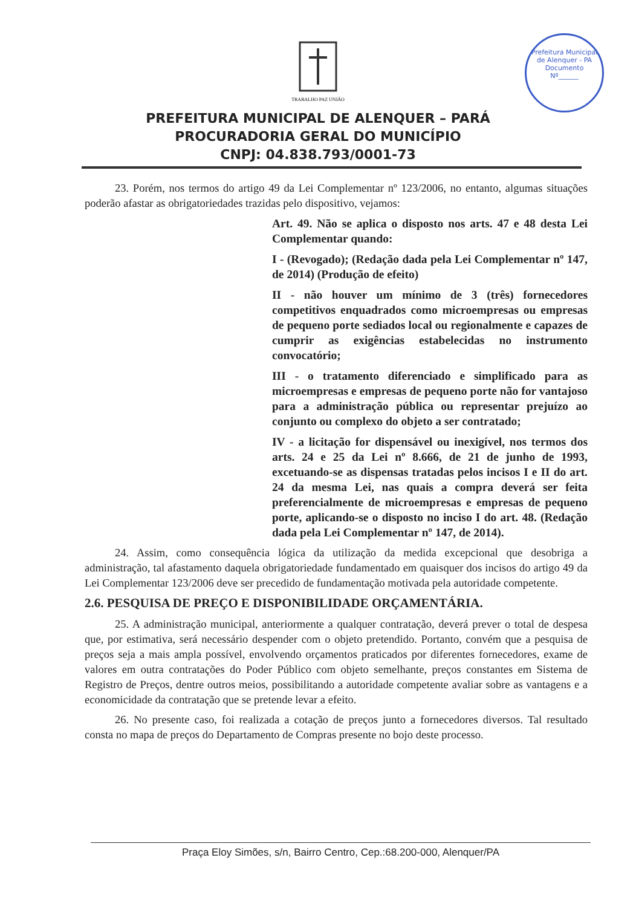Prefeitura Municipal de Alenquer - PA
Documento
Nº______
TRABALHO PAZ UNIÃO
PREFEITURA MUNICIPAL DE ALENQUER – PARÁ
PROCURADORIA GERAL DO MUNICÍPIO
CNPJ: 04.838.793/0001-73
23. Porém, nos termos do artigo 49 da Lei Complementar nº 123/2006, no entanto, algumas situações poderão afastar as obrigatoriedades trazidas pelo dispositivo, vejamos:
Art. 49. Não se aplica o disposto nos arts. 47 e 48 desta Lei Complementar quando:
I - (Revogado); (Redação dada pela Lei Complementar nº 147, de 2014) (Produção de efeito)
II - não houver um mínimo de 3 (três) fornecedores competitivos enquadrados como microempresas ou empresas de pequeno porte sediados local ou regionalmente e capazes de cumprir as exigências estabelecidas no instrumento convocatório;
III - o tratamento diferenciado e simplificado para as microempresas e empresas de pequeno porte não for vantajoso para a administração pública ou representar prejuízo ao conjunto ou complexo do objeto a ser contratado;
IV - a licitação for dispensável ou inexigível, nos termos dos arts. 24 e 25 da Lei nº 8.666, de 21 de junho de 1993, excetuando-se as dispensas tratadas pelos incisos I e II do art. 24 da mesma Lei, nas quais a compra deverá ser feita preferencialmente de microempresas e empresas de pequeno porte, aplicando-se o disposto no inciso I do art. 48. (Redação dada pela Lei Complementar nº 147, de 2014).
24. Assim, como consequência lógica da utilização da medida excepcional que desobriga a administração, tal afastamento daquela obrigatoriedade fundamentado em quaisquer dos incisos do artigo 49 da Lei Complementar 123/2006 deve ser precedido de fundamentação motivada pela autoridade competente.
2.6. PESQUISA DE PREÇO E DISPONIBILIDADE ORÇAMENTÁRIA.
25. A administração municipal, anteriormente a qualquer contratação, deverá prever o total de despesa que, por estimativa, será necessário despender com o objeto pretendido. Portanto, convém que a pesquisa de preços seja a mais ampla possível, envolvendo orçamentos praticados por diferentes fornecedores, exame de valores em outra contratações do Poder Público com objeto semelhante, preços constantes em Sistema de Registro de Preços, dentre outros meios, possibilitando a autoridade competente avaliar sobre as vantagens e a economicidade da contratação que se pretende levar a efeito.
26. No presente caso, foi realizada a cotação de preços junto a fornecedores diversos. Tal resultado consta no mapa de preços do Departamento de Compras presente no bojo deste processo.
Praça Eloy Simões, s/n, Bairro Centro, Cep.:68.200-000, Alenquer/PA